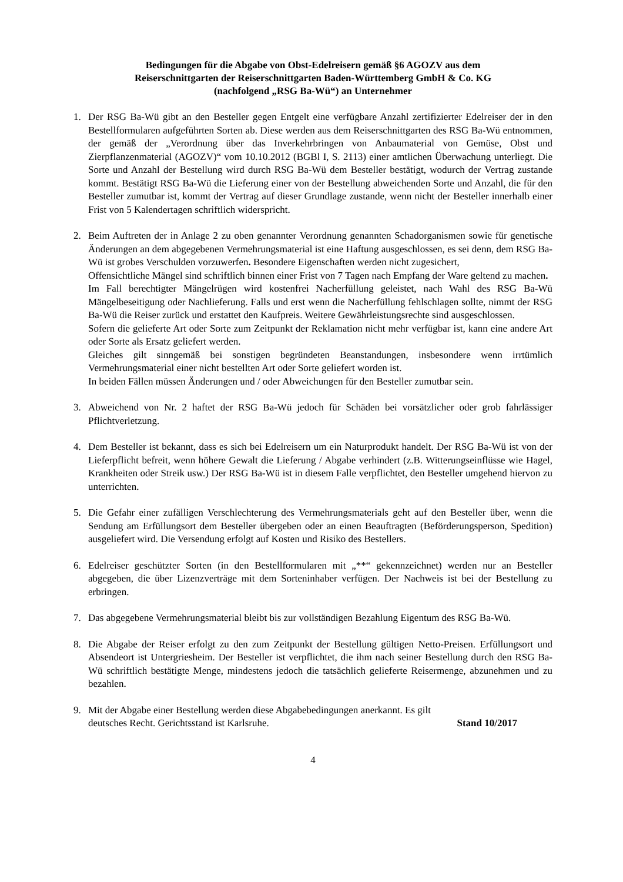Bedingungen für die Abgabe von Obst-Edelreisern gemäß §6 AGOZV aus dem
Reiserschnittgarten der Reiserschnittgarten Baden-Württemberg GmbH & Co. KG
(nachfolgend „RSG Ba-Wü“) an Unternehmer
1. Der RSG Ba-Wü gibt an den Besteller gegen Entgelt eine verfügbare Anzahl zertifizierter Edelreiser der in den Bestellformularen aufgeführten Sorten ab. Diese werden aus dem Reiserschnittgarten des RSG Ba-Wü entnommen, der gemäß der „Verordnung über das Inverkehrbringen von Anbaumaterial von Gemüse, Obst und Zierpflanzenmaterial (AGOZV)“ vom 10.10.2012 (BGBl I, S. 2113) einer amtlichen Überwachung unterliegt. Die Sorte und Anzahl der Bestellung wird durch RSG Ba-Wü dem Besteller bestätigt, wodurch der Vertrag zustande kommt. Bestätigt RSG Ba-Wü die Lieferung einer von der Bestellung abweichenden Sorte und Anzahl, die für den Besteller zumutbar ist, kommt der Vertrag auf dieser Grundlage zustande, wenn nicht der Besteller innerhalb einer Frist von 5 Kalendertagen schriftlich widerspricht.
2. Beim Auftreten der in Anlage 2 zu oben genannter Verordnung genannten Schadorganismen sowie für genetische Änderungen an dem abgegebenen Vermehrungsmaterial ist eine Haftung ausgeschlossen, es sei denn, dem RSG Ba-Wü ist grobes Verschulden vorzuwerfen. Besondere Eigenschaften werden nicht zugesichert,
Offensichtliche Mängel sind schriftlich binnen einer Frist von 7 Tagen nach Empfang der Ware geltend zu machen.
Im Fall berechtigter Mängelrügen wird kostenfrei Nacherfüllung geleistet, nach Wahl des RSG Ba-Wü Mängelbeseitigung oder Nachlieferung. Falls und erst wenn die Nacherfüllung fehlschlagen sollte, nimmt der RSG Ba-Wü die Reiser zurück und erstattet den Kaufpreis. Weitere Gewährleistungsrechte sind ausgeschlossen.
Sofern die gelieferte Art oder Sorte zum Zeitpunkt der Reklamation nicht mehr verfügbar ist, kann eine andere Art oder Sorte als Ersatz geliefert werden.
Gleiches gilt sinngemäß bei sonstigen begründeten Beanstandungen, insbesondere wenn irrtümlich Vermehrungsmaterial einer nicht bestellten Art oder Sorte geliefert worden ist.
In beiden Fällen müssen Änderungen und / oder Abweichungen für den Besteller zumutbar sein.
3. Abweichend von Nr. 2 haftet der RSG Ba-Wü jedoch für Schäden bei vorsätzlicher oder grob fahrlässiger Pflichtverletzung.
4. Dem Besteller ist bekannt, dass es sich bei Edelreisern um ein Naturprodukt handelt. Der RSG Ba-Wü ist von der Lieferpflicht befreit, wenn höhere Gewalt die Lieferung / Abgabe verhindert (z.B. Witterungseinflüsse wie Hagel, Krankheiten oder Streik usw.) Der RSG Ba-Wü ist in diesem Falle verpflichtet, den Besteller umgehend hiervon zu unterrichten.
5. Die Gefahr einer zufälligen Verschlechterung des Vermehrungsmaterials geht auf den Besteller über, wenn die Sendung am Erfüllungsort dem Besteller übergeben oder an einen Beauftragten (Beförderungsperson, Spedition) ausgeliefert wird. Die Versendung erfolgt auf Kosten und Risiko des Bestellers.
6. Edelreiser geschützter Sorten (in den Bestellformularen mit „**“ gekennzeichnet) werden nur an Besteller abgegeben, die über Lizenzverträge mit dem Sorteninhaber verfügen. Der Nachweis ist bei der Bestellung zu erbringen.
7. Das abgegebene Vermehrungsmaterial bleibt bis zur vollständigen Bezahlung Eigentum des RSG Ba-Wü.
8. Die Abgabe der Reiser erfolgt zu den zum Zeitpunkt der Bestellung gültigen Netto-Preisen. Erfüllungsort und Absendeort ist Untergriesheim. Der Besteller ist verpflichtet, die ihm nach seiner Bestellung durch den RSG Ba-Wü schriftlich bestätigte Menge, mindestens jedoch die tatsächlich gelieferte Reisermenge, abzunehmen und zu bezahlen.
9. Mit der Abgabe einer Bestellung werden diese Abgabebedingungen anerkannt. Es gilt
deutsches Recht. Gerichtsstand ist Karlsruhe. Stand 10/2017
4